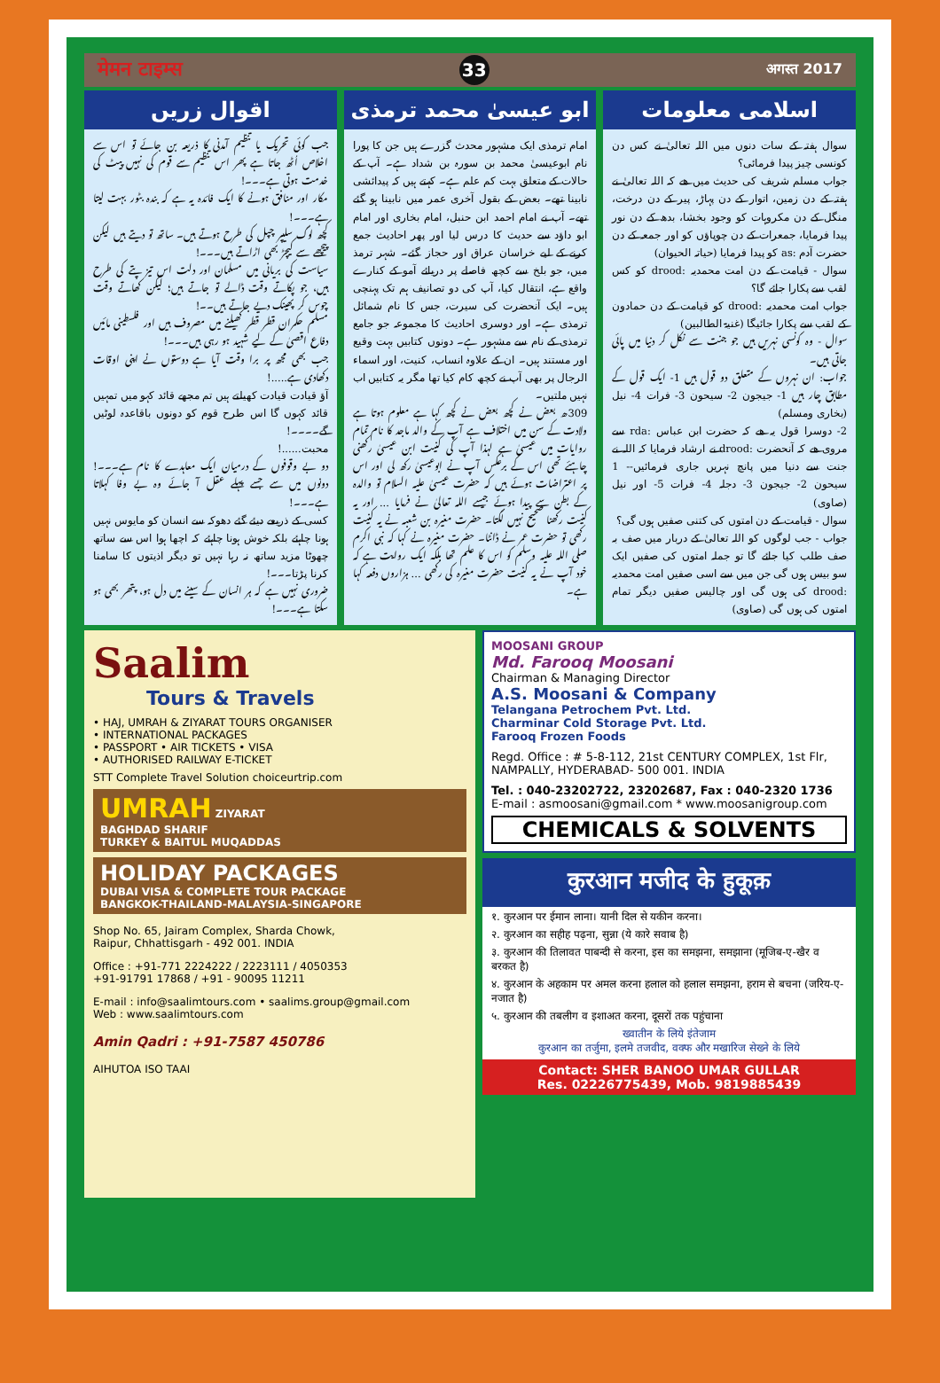मेमन टाइम्स 33 अगस्त 2017
اسلامی معلومات
سوال ہفتہ کے سات دنوں میں اللہ تعالیٰ نے کس دن کونسی چیز پیدا فرمائی؟
جواب مسلم شریف کی حدیث میں ھے کہ اللہ تعالیٰ نے ہفتہ کے دن زمین، اتوار کے دن پہاڑ، پیر کے دن درخت، منگل کے دن مکروہات کو وجود بخشا، بدھ کے دن نور پیدا فرمایا، جمعرات کے دن چوپاؤں کو اور جمعہ کے دن حضرت آدم :as کو پیدا فرمایا (حیاتہ الحیوان)
سوال - قیامت کے دن امت محمدیہ :drood کو کس لقب سے پکارا جائے گا؟
جواب امت محمدیہ :drood کو قیامت کے دن حمادون کے لقب سے پکارا جائیگا (غنیۃ الطالبین)
سوال - وہ کونسی نہریں ہیں جو جنت سے نکل کر دنیا میں پائی جاتی ہیں۔
جواب: ان نہروں کے متعلق دو قول ہیں 1- ایک قول کے مطابق چار ہیں 1- جیجون 2- سیحون 3- فرات 4- نیل (بخاری ومسلم)
2- دوسرا قول یہ ھے کہ حضرت ابن عباس :rda سے مروی ھے کہ آنحضرت :drood نے ارشاد فرمایا کہ اللہ نے جنت سے دنیا میں پانچ نہریں جاری فرمائیں-- 1 سیحون 2- جیجون 3- دجلہ 4- فرات 5- اور نیل (صاوی)
سوال - قیامت کے دن امتوں کی کتنی صفیں ہوں گی؟
جواب - جب لوگوں کو اللہ تعالیٰ کے دربار میں صف بہ صف طلب کیا جائے گا تو جملہ امتوں کی صفیں ایک سو بیس ہوں گی جن میں سے اسی صفیں امت محمدیہ :drood کی ہوں گی اور چالیس صفیں دیگر تمام امتوں کی ہوں گی (صاوی)
ابو عیسیٰ محمد ترمذی
امام ترمذی ایک مشہور محدث گزرے ہیں جن کا پورا نام ابوعیسیٰ محمد بن سورہ بن شداد ہے۔ آپ کے حالات کے متعلق بہت کم علم ہے۔ کہتے ہیں کہ پیدائشی نابینا تھے۔ بعض کے بقول آخری عمر میں نابینا ہو گئے تھے۔ آپ نے امام احمد ابن حنبل، امام بخاری اور امام ابو داؤد سے حدیث کا درس لیا اور پھر احادیث جمع کرنے کے لیے خراسان عراق اور حجاز گئے۔ شہر ترمذ میں، جو بلخ سے کچھ فاصلے پر دریائے آمو کے کنارے واقع ہے، انتقال کیا، آپ کی دو تصانیف ہم تک پہنچی ہیں۔ ایک آنحضرت کی سیرت، جس کا نام شمائل ترمذی ہے۔ اور دوسری احادیث کا مجموعہ جو جامع ترمذی کے نام سے مشہور ہے۔ دونوں کتابیں بہت وقیع اور مستند ہیں۔ ان کے علاوہ انساب، کنیت، اور اسماء الرجال پر بھی آپ نے کچھ کام کیا تھا مگر یہ کتابیں اب نہیں ملتیں۔
309ھ بعض نے کچھ بعض نے کچھ کہا ہے معلوم ہوتا ہے ولادت کے سن میں اختلاف ہے آپ کے والد ماجد کا نام تمام روایات میں عیسیٰ ہے لہذا آپ کی کنیت ابن عیسیٰ رکھنی چاہئے تھی اس کے برعکس آپ نے ابوعیسیٰ رکھ لی اور اس پر اعتراضات ہوئے ہیں کہ حضرت عیسیٰ علیہ السلام تو والدہ کے بطن سے پیدا ہوئے جیسے اللہ تعالیٰ نے فرمایا ... اور یہ کنیت رکھنا صحیح نہیں لگتا۔ حضرت مغیرہ بن شعبہ نے یہ کنیت رکھی تو حضرت عمر نے ڈانٹا۔ حضرت مغیرہ نے کہا کہ نبی اکرم صلی اللہ علیہ وسلم کو اس کا علم تھا بلکہ ایک روایت ہے کہ خود آپ نے یہ کنیت حضرت مغیرہ کی رکھی ... ہزاروں دفعہ کہا ہے۔
اقوال زریں
جب کوئی تحریک یا تنظیم آمدنی کا ذریعہ بن جائے تو اس سے اخلاص اُٹھ جاتا ہے پھر اس تنظیم سے قوم کی نہیں پیٹ کی خدمت ہوتی ہے۔۔۔!
مکار اور منافق ہونے کا ایک فائدہ یہ ہے کہ بندہ بٹور بہت لیتا ہے۔۔۔!
کچھ لوگ سلیپر چپل کی طرح ہوتے ہیں۔ ساتھ تو دیتے ہیں لیکن پیچھے سے کیچڑ بھی اڑاتے ہیں۔۔۔!
سیاست کی بریانی میں مسلمان اور دلت اس تیز پتے کی طرح ہیں، جو پکاتے وقت ڈالے تو جاتے ہیں؛ لیکن کھاتے وقت چوس کر پھینک دیے جاتے ہیں۔۔!
مسلم حکمران قطر قطر کھیلنے میں مصروف ہیں اور فلسطینی مائیں دفاع اقصیٰ کے لیے شہید ہو رہی ہیں۔۔۔!
جب بھی مجھ پر برا وقت آیا ہے دوستوں نے اپنی اوقات دکھادی ہے.....!
آؤ قیادت قیادت کھیلتے ہیں تم مجھے قائد کہو میں تمہیں قائد کہوں گا اس طرح قوم کو دونوں باقاعدہ لوٹیں گے۔۔۔۔!
محبت......!
دو بے وقوفوں کے درمیان ایک معاہدے کا نام ہے۔۔۔! دونوں میں سے جسے پہلے عقل آ جائے وہ بے وفا کہلاتا ہے۔۔۔!
کسی کے ذریعے دیئے گئے دھوکہ سے انسان کو مایوس نہیں ہونا چاہئے بلکہ خوش ہونا چاہئے کہ اچھا ہوا اس سے ساتھ چھوٹا مزید ساتھ نہ رہا نہیں تو دیگر اذیتوں کا سامنا کرنا پڑتا۔۔۔!
ضروری نہیں ہے کہ ہر انسان کے سینے میں دل ہو، پتھر بھی ہو سکتا ہے۔۔۔!
Saalim
Tours & Travels
• HAJ, UMRAH & ZIYARAT TOURS ORGANISER
• INTERNATIONAL PACKAGES
• PASSPORT • AIR TICKETS • VISA
• AUTHORISED RAILWAY E-TICKET
STT Complete Travel Solution choiceurtrip.com
UMRAH ZIYARAT
BAGHDAD SHARIF
TURKEY & BAITUL MUQADDAS
HOLIDAY PACKAGES
DUBAI VISA & COMPLETE TOUR PACKAGE
BANGKOK-THAILAND-MALAYSIA-SINGAPORE
Shop No. 65, Jairam Complex, Sharda Chowk,
Raipur, Chhattisgarh - 492 001. INDIA
Office : +91-771 2224222 / 2223111 / 4050353
+91-91791 17868 / +91 - 90095 11211
E-mail : info@saalimtours.com • saalims.group@gmail.com
Web : www.saalimtours.com
Amin Qadri : +91-7587 450786
AIHUTOA ISO TAAI
MOOSANI GROUP
Md. Farooq Moosani
Chairman & Managing Director
A.S. Moosani & Company
Telangana Petrochem Pvt. Ltd.
Charminar Cold Storage Pvt. Ltd.
Farooq Frozen Foods
Regd. Office : # 5-8-112, 21st CENTURY COMPLEX, 1st Flr, NAMPALLY, HYDERABAD- 500 001. INDIA
Tel. : 040-23202722, 23202687, Fax : 040-2320 1736
E-mail : asmoosani@gmail.com * www.moosanigroup.com
CHEMICALS & SOLVENTS
कुरआन मजीद के हुकूक़
१. कुरआन पर ईमान लाना। यानी दिल से यकीन करना।
२. कुरआन का सहीह पढ़ना, सुन्ना (ये कारे सवाब है)
३. कुरआन की तिलावत पाबन्दी से करना, इस का समझना, समझाना (मूजिब-ए-खैर व बरकत है)
४. कुरआन के अहकाम पर अमल करना हलाल को हलाल समझना, हराम से बचना (जरिय-ए-नजात है)
५. कुरआन की तबलीग व इशाअत करना, दूसरों तक पहुंचाना
ख्वातीन के लिये इंतेजाम
कुरआन का तर्जुमा, इलमे तजवीद, वक्फ और मखारिज सेख्ने के लिये
Contact: SHER BANOO UMAR GULLAR
Res. 02226775439, Mob. 9819885439